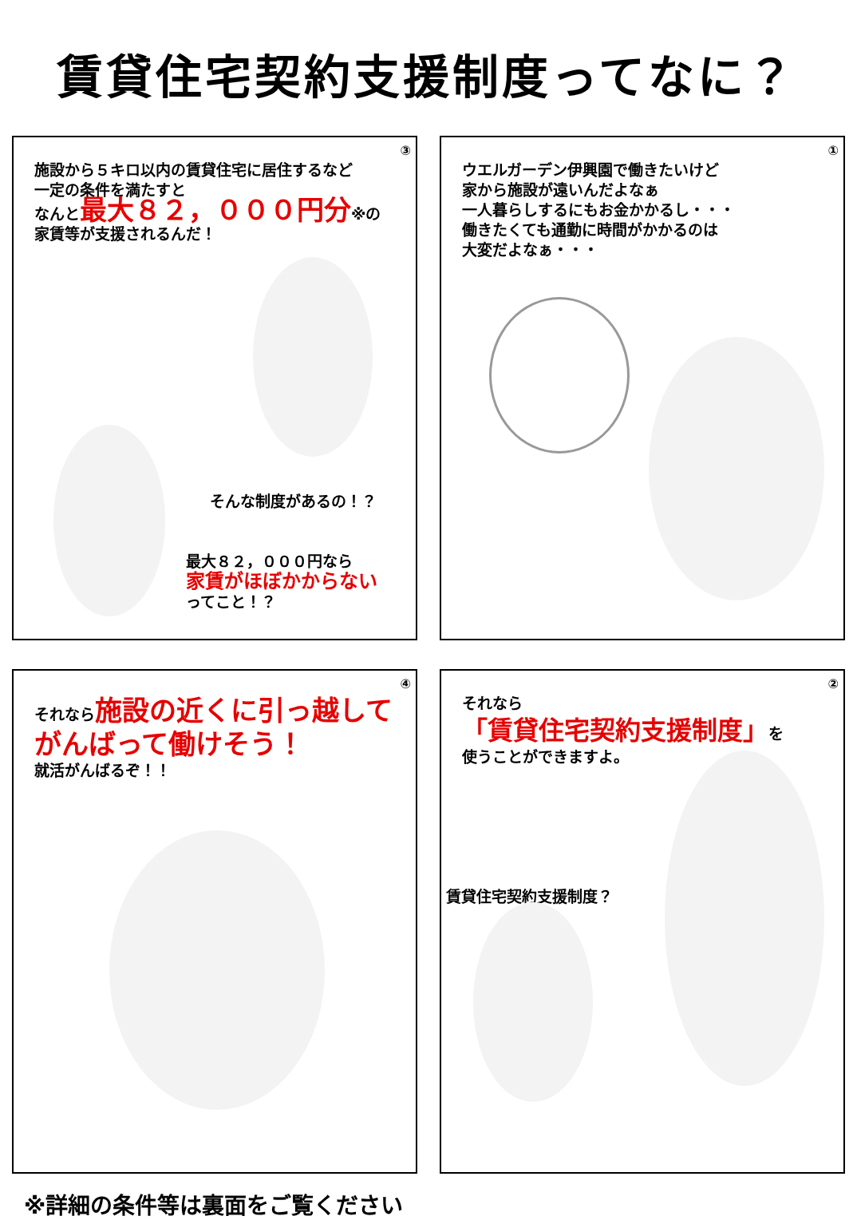賃貸住宅契約支援制度ってなに？
③
施設から５キロ以内の賃貸住宅に居住するなど
一定の条件を満たすと
なんと最大８２，０００円分※の
家賃等が支援されるんだ！
そんな制度があるの！？
最大８２，０００円なら
家賃がほぼかからない
ってこと！？
①
ウエルガーデン伊興園で働きたいけど
家から施設が遠いんだよなぁ
一人暮らしするにもお金かかるし・・・
働きたくても通勤に時間がかかるのは
大変だよなぁ・・・
④
それなら施設の近くに引っ越して
がんばって働けそう！
就活がんばるぞ！！
②
それなら
「賃貸住宅契約支援制度」を
使うことができますよ。
賃貸住宅契約支援制度？
※詳細の条件等は裏面をご覧ください